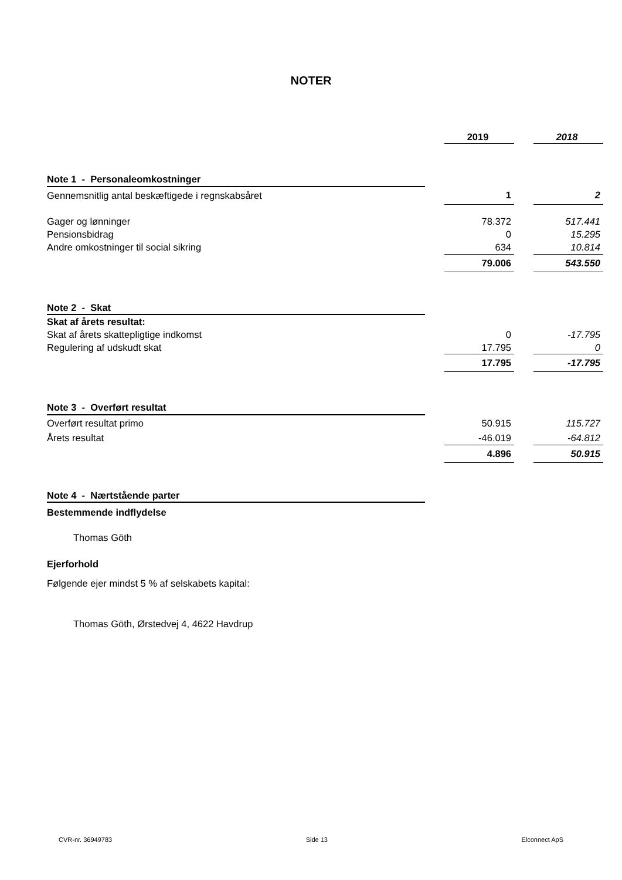NOTER
| | | 2019 | | 2018 |
| Note 1 - Personaleomkostninger | | | | |
| Gennemsnitlig antal beskæftigede i regnskabsåret | | 1 | | 2 |
| Gager og lønninger | | 78.372 | | 517.441 |
| Pensionsbidrag | | 0 | | 15.295 |
| Andre omkostninger til social sikring | | 634 | | 10.814 |
| | | 79.006 | | 543.550 |
| Note 2 - Skat | | | | |
| Skat af årets resultat: | | | | |
| Skat af årets skattepligtige indkomst | | 0 | | -17.795 |
| Regulering af udskudt skat | | 17.795 | | 0 |
| | | 17.795 | | -17.795 |
| Note 3 - Overført resultat | | | | |
| Overført resultat primo | | 50.915 | | 115.727 |
| Årets resultat | | -46.019 | | -64.812 |
| | | 4.896 | | 50.915 |
| Note 4 - Nærtstående parter | | | | |
| Bestemmende indflydelse | | | | |
| Thomas Göth | | | | |
| Ejerforhold | | | | |
| Følgende ejer mindst 5 % af selskabets kapital: | | | | |
| Thomas Göth, Ørstedvej 4, 4622 Havdrup | | | | |
CVR-nr. 36949783 Side 13 Elconnect ApS